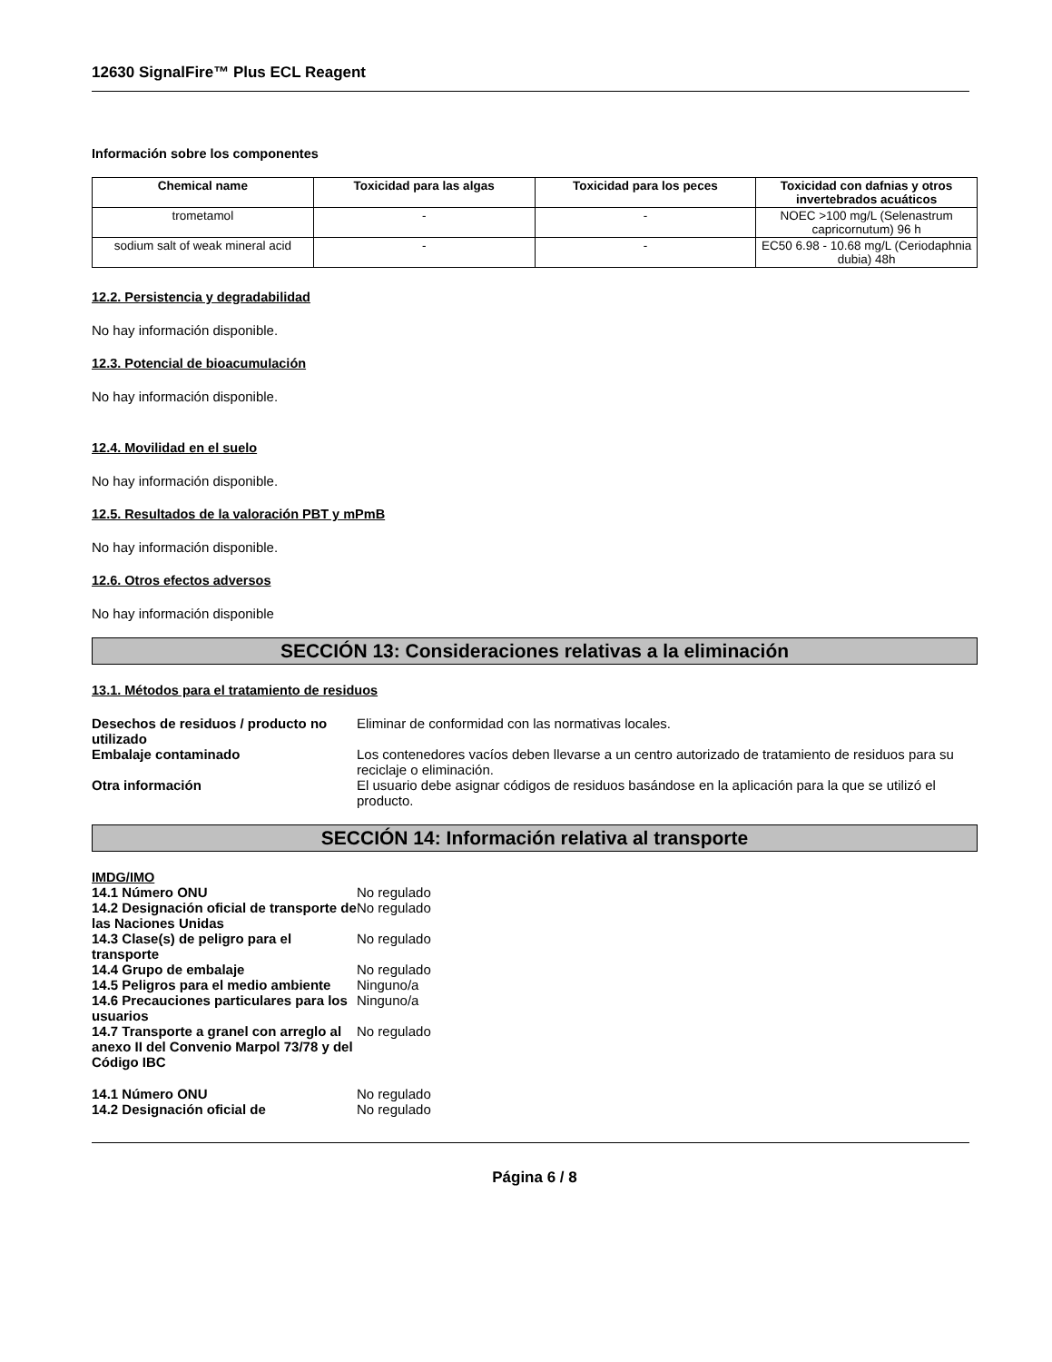12630 SignalFire™ Plus ECL Reagent
Información sobre los componentes
| Chemical name | Toxicidad para las algas | Toxicidad para los peces | Toxicidad con dafnias y otros invertebrados acuáticos |
| --- | --- | --- | --- |
| trometamol | - | - | NOEC >100 mg/L (Selenastrum capricornutum) 96 h |
| sodium salt of weak mineral acid | - | - | EC50 6.98 - 10.68 mg/L (Ceriodaphnia dubia) 48h |
12.2. Persistencia y degradabilidad
No hay información disponible.
12.3. Potencial de bioacumulación
No hay información disponible.
12.4. Movilidad en el suelo
No hay información disponible.
12.5. Resultados de la valoración PBT y mPmB
No hay información disponible.
12.6. Otros efectos adversos
No hay información disponible
SECCIÓN 13: Consideraciones relativas a la eliminación
13.1. Métodos para el tratamiento de residuos
| Desechos de residuos / producto no utilizado | Eliminar de conformidad con las normativas locales. |
| Embalaje contaminado | Los contenedores vacíos deben llevarse a un centro autorizado de tratamiento de residuos para su reciclaje o eliminación. |
| Otra información | El usuario debe asignar códigos de residuos basándose en la aplicación para la que se utilizó el producto. |
SECCIÓN 14: Información relativa al transporte
IMDG/IMO
| 14.1 Número ONU | No regulado |
| 14.2 Designación oficial de transporte de las Naciones Unidas | No regulado |
| 14.3 Clase(s) de peligro para el transporte | No regulado |
| 14.4 Grupo de embalaje | No regulado |
| 14.5 Peligros para el medio ambiente | Ninguno/a |
| 14.6 Precauciones particulares para los usuarios | Ninguno/a |
| 14.7 Transporte a granel con arreglo al anexo II del Convenio Marpol 73/78 y del Código IBC | No regulado |
| 14.1 Número ONU | No regulado |
| 14.2 Designación oficial de | No regulado |
Página 6 / 8